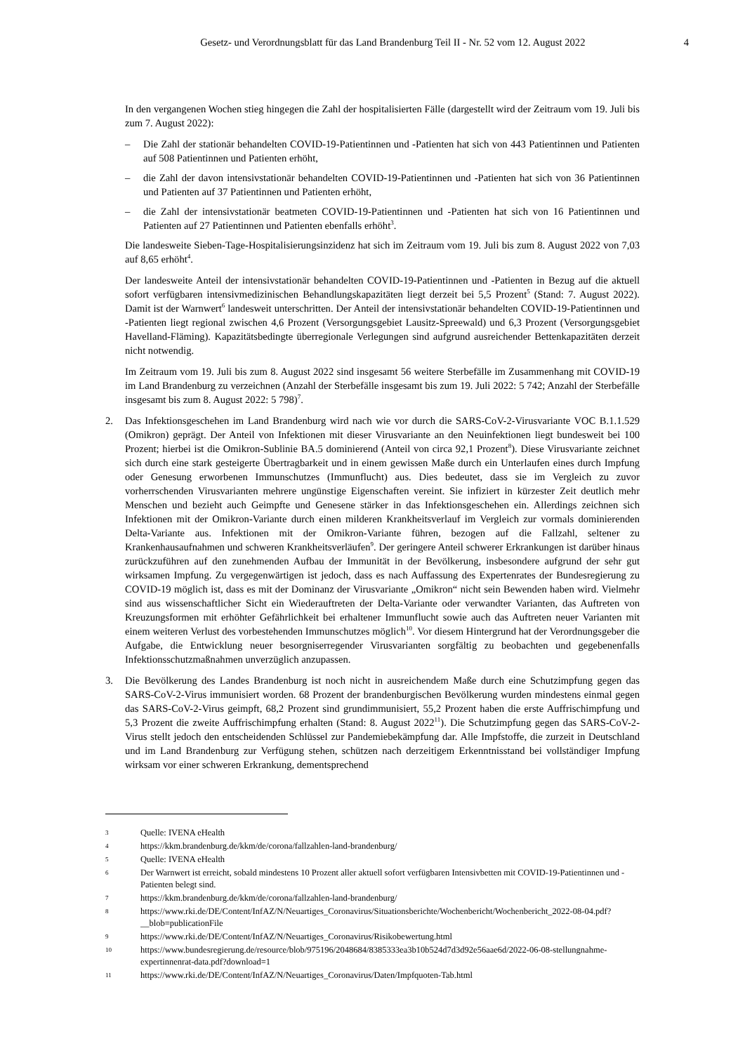Gesetz- und Verordnungsblatt für das Land Brandenburg Teil II - Nr. 52 vom 12. August 2022 4
In den vergangenen Wochen stieg hingegen die Zahl der hospitalisierten Fälle (dargestellt wird der Zeitraum vom 19. Juli bis zum 7. August 2022):
– Die Zahl der stationär behandelten COVID-19-Patientinnen und -Patienten hat sich von 443 Patientinnen und Patienten auf 508 Patientinnen und Patienten erhöht,
– die Zahl der davon intensivstationär behandelten COVID-19-Patientinnen und -Patienten hat sich von 36 Patientinnen und Patienten auf 37 Patientinnen und Patienten erhöht,
– die Zahl der intensivstationär beatmeten COVID-19-Patientinnen und -Patienten hat sich von 16 Patientinnen und Patienten auf 27 Patientinnen und Patienten ebenfalls erhöht<sup>3</sup>.
Die landesweite Sieben-Tage-Hospitalisierungsinzidenz hat sich im Zeitraum vom 19. Juli bis zum 8. August 2022 von 7,03 auf 8,65 erhöht<sup>4</sup>.
Der landesweite Anteil der intensivstationär behandelten COVID-19-Patientinnen und -Patienten in Bezug auf die aktuell sofort verfügbaren intensivmedizinischen Behandlungskapazitäten liegt derzeit bei 5,5 Prozent<sup>5</sup> (Stand: 7. August 2022). Damit ist der Warnwert<sup>6</sup> landesweit unterschritten. Der Anteil der intensivstationär behandelten COVID-19-Patientinnen und -Patienten liegt regional zwischen 4,6 Prozent (Versorgungsgebiet Lausitz-Spreewald) und 6,3 Prozent (Versorgungsgebiet Havelland-Fläming). Kapazitätsbedingte überregionale Verlegungen sind aufgrund ausreichender Bettenkapazitäten derzeit nicht notwendig.
Im Zeitraum vom 19. Juli bis zum 8. August 2022 sind insgesamt 56 weitere Sterbefälle im Zusammenhang mit COVID-19 im Land Brandenburg zu verzeichnen (Anzahl der Sterbefälle insgesamt bis zum 19. Juli 2022: 5 742; Anzahl der Sterbefälle insgesamt bis zum 8. August 2022: 5 798)<sup>7</sup>.
2. Das Infektionsgeschehen im Land Brandenburg wird nach wie vor durch die SARS-CoV-2-Virusvariante VOC B.1.1.529 (Omikron) geprägt. Der Anteil von Infektionen mit dieser Virusvariante an den Neuinfektionen liegt bundesweit bei 100 Prozent; hierbei ist die Omikron-Sublinie BA.5 dominierend (Anteil von circa 92,1 Prozent<sup>8</sup>). Diese Virusvariante zeichnet sich durch eine stark gesteigerte Übertragbarkeit und in einem gewissen Maße durch ein Unterlaufen eines durch Impfung oder Genesung erworbenen Immunschutzes (Immunflucht) aus. Dies bedeutet, dass sie im Vergleich zu zuvor vorherrschenden Virusvarianten mehrere ungünstige Eigenschaften vereint. Sie infiziert in kürzester Zeit deutlich mehr Menschen und bezieht auch Geimpfte und Genesene stärker in das Infektionsgeschehen ein. Allerdings zeichnen sich Infektionen mit der Omikron-Variante durch einen milderen Krankheitsverlauf im Vergleich zur vormals dominierenden Delta-Variante aus. Infektionen mit der Omikron-Variante führen, bezogen auf die Fallzahl, seltener zu Krankenhausaufnahmen und schweren Krankheitsverläufen<sup>9</sup>. Der geringere Anteil schwerer Erkrankungen ist darüber hinaus zurückzuführen auf den zunehmenden Aufbau der Immunität in der Bevölkerung, insbesondere aufgrund der sehr gut wirksamen Impfung. Zu vergegenwärtigen ist jedoch, dass es nach Auffassung des Expertenrates der Bundesregierung zu COVID-19 möglich ist, dass es mit der Dominanz der Virusvariante „Omikron“ nicht sein Bewenden haben wird. Vielmehr sind aus wissenschaftlicher Sicht ein Wiederauftreten der Delta-Variante oder verwandter Varianten, das Auftreten von Kreuzungsformen mit erhöhter Gefährlichkeit bei erhaltener Immunflucht sowie auch das Auftreten neuer Varianten mit einem weiteren Verlust des vorbestehenden Immunschutzes möglich<sup>10</sup>. Vor diesem Hintergrund hat der Verordnungsgeber die Aufgabe, die Entwicklung neuer besorgniserregender Virusvarianten sorgfältig zu beobachten und gegebenenfalls Infektionsschutzmaßnahmen unverzüglich anzupassen.
3. Die Bevölkerung des Landes Brandenburg ist noch nicht in ausreichendem Maße durch eine Schutzimpfung gegen das SARS-CoV-2-Virus immunisiert worden. 68 Prozent der brandenburgischen Bevölkerung wurden mindestens einmal gegen das SARS-CoV-2-Virus geimpft, 68,2 Prozent sind grundimmunisiert, 55,2 Prozent haben die erste Auffrischimpfung und 5,3 Prozent die zweite Auffrischimpfung erhalten (Stand: 8. August 2022<sup>11</sup>). Die Schutzimpfung gegen das SARS-CoV-2-Virus stellt jedoch den entscheidenden Schlüssel zur Pandemiebekämpfung dar. Alle Impfstoffe, die zurzeit in Deutschland und im Land Brandenburg zur Verfügung stehen, schützen nach derzeitigem Erkenntnisstand bei vollständiger Impfung wirksam vor einer schweren Erkrankung, dementsprechend
3 Quelle: IVENA eHealth
4 https://kkm.brandenburg.de/kkm/de/corona/fallzahlen-land-brandenburg/
5 Quelle: IVENA eHealth
6 Der Warnwert ist erreicht, sobald mindestens 10 Prozent aller aktuell sofort verfügbaren Intensivbetten mit COVID-19-Patientinnen und -Patienten belegt sind.
7 https://kkm.brandenburg.de/kkm/de/corona/fallzahlen-land-brandenburg/
8 https://www.rki.de/DE/Content/InfAZ/N/Neuartiges_Coronavirus/Situationsberichte/Wochenbericht/Wochenbericht_2022-08-04.pdf?__blob=publicationFile
9 https://www.rki.de/DE/Content/InfAZ/N/Neuartiges_Coronavirus/Risikobewertung.html
10 https://www.bundesregierung.de/resource/blob/975196/2048684/8385333ea3b10b524d7d3d92e56aae6d/2022-06-08-stellungnahme-expertinnenrat-data.pdf?download=1
11 https://www.rki.de/DE/Content/InfAZ/N/Neuartiges_Coronavirus/Daten/Impfquoten-Tab.html